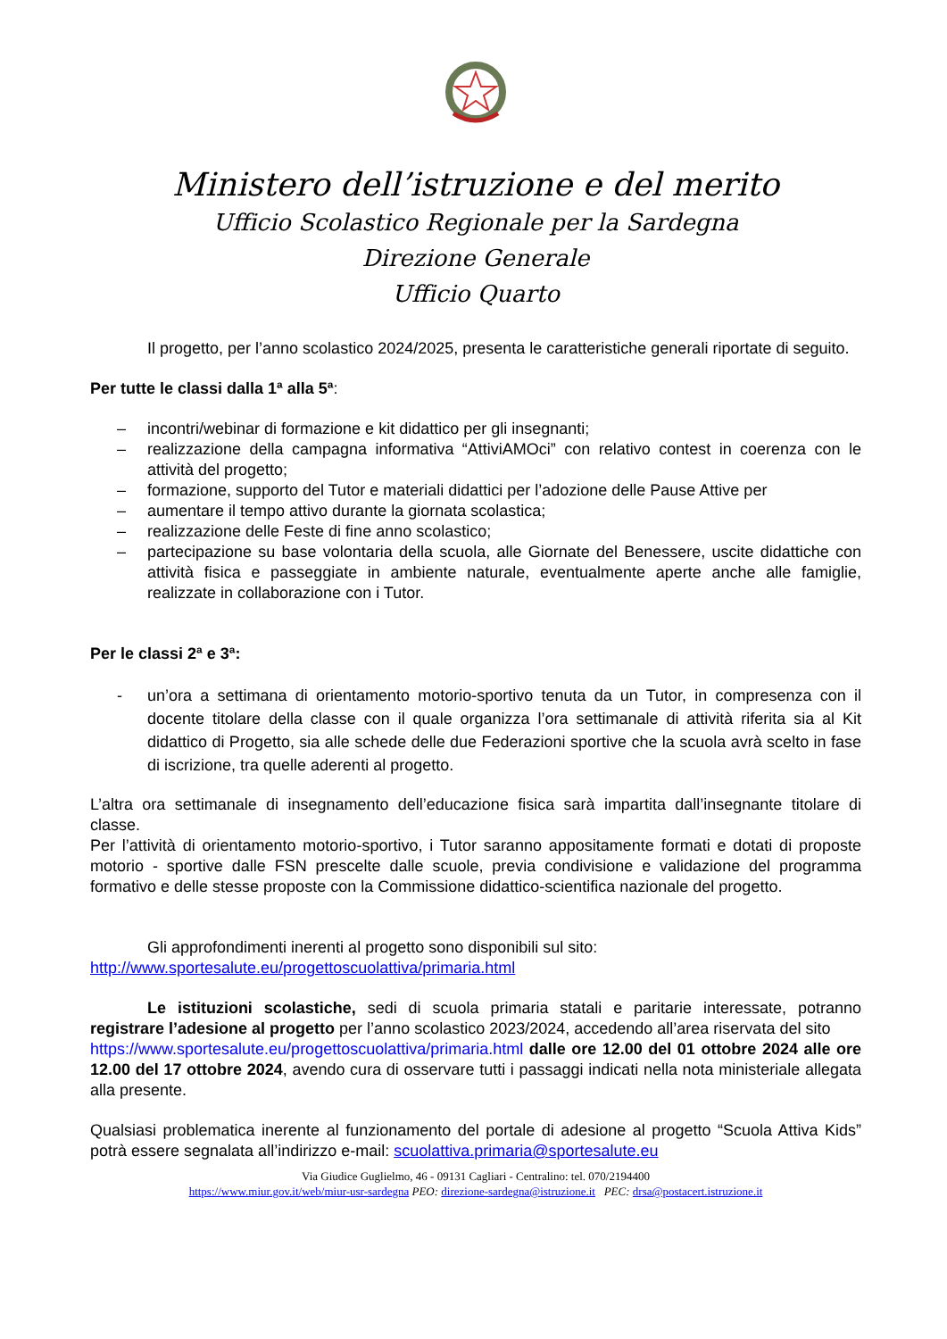Ministero dell’istruzione e del merito
Ufficio Scolastico Regionale per la Sardegna
Direzione Generale
Ufficio Quarto
Il progetto, per l’anno scolastico 2024/2025, presenta le caratteristiche generali riportate di seguito.
Per tutte le classi dalla 1ª alla 5ª:
– incontri/webinar di formazione e kit didattico per gli insegnanti;
– realizzazione della campagna informativa “AttiviAMOci” con relativo contest in coerenza con le attività del progetto;
– formazione, supporto del Tutor e materiali didattici per l’adozione delle Pause Attive per
– aumentare il tempo attivo durante la giornata scolastica;
– realizzazione delle Feste di fine anno scolastico;
– partecipazione su base volontaria della scuola, alle Giornate del Benessere, uscite didattiche con attività fisica e passeggiate in ambiente naturale, eventualmente aperte anche alle famiglie, realizzate in collaborazione con i Tutor.
Per le classi 2ª e 3ª:
- un’ora a settimana di orientamento motorio-sportivo tenuta da un Tutor, in compresenza con il docente titolare della classe con il quale organizza l’ora settimanale di attività riferita sia al Kit didattico di Progetto, sia alle schede delle due Federazioni sportive che la scuola avrà scelto in fase di iscrizione, tra quelle aderenti al progetto.
L’altra ora settimanale di insegnamento dell’educazione fisica sarà impartita dall’insegnante titolare di classe.
Per l’attività di orientamento motorio-sportivo, i Tutor saranno appositamente formati e dotati di proposte motorio - sportive dalle FSN prescelte dalle scuole, previa condivisione e validazione del programma formativo e delle stesse proposte con la Commissione didattico-scientifica nazionale del progetto.
Gli approfondimenti inerenti al progetto sono disponibili sul sito:
http://www.sportesalute.eu/progettoscuolattiva/primaria.html
Le istituzioni scolastiche, sedi di scuola primaria statali e paritarie interessate, potranno registrare l’adesione al progetto per l’anno scolastico 2023/2024, accedendo all’area riservata del sito
https://www.sportesalute.eu/progettoscuolattiva/primaria.html dalle ore 12.00 del 01 ottobre 2024 alle ore 12.00 del 17 ottobre 2024, avendo cura di osservare tutti i passaggi indicati nella nota ministeriale allegata alla presente.
Qualsiasi problematica inerente al funzionamento del portale di adesione al progetto “Scuola Attiva Kids” potrà essere segnalata all’indirizzo e-mail: scuolattiva.primaria@sportesalute.eu
Via Giudice Guglielmo, 46 - 09131 Cagliari - Centralino: tel. 070/2194400
https://www.miur.gov.it/web/miur-usr-sardegna PEO: direzione-sardegna@istruzione.it PEC: drsa@postacert.istruzione.it